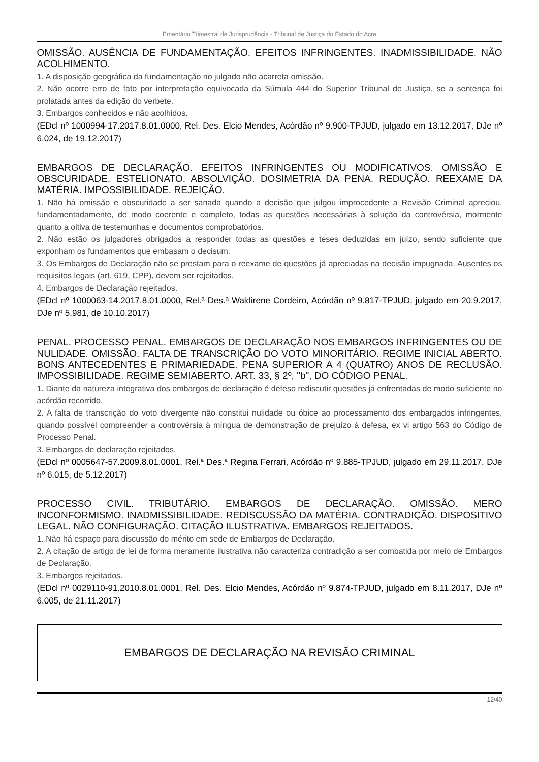Ementário Trimestral de Jurisprudência - Tribunal de Justiça do Estado do Acre
OMISSÃO. AUSÊNCIA DE FUNDAMENTAÇÃO. EFEITOS INFRINGENTES. INADMISSIBILIDADE. NÃO ACOLHIMENTO.
1. A disposição geográfica da fundamentação no julgado não acarreta omissão.
2. Não ocorre erro de fato por interpretação equivocada da Súmula 444 do Superior Tribunal de Justiça, se a sentença foi prolatada antes da edição do verbete.
3. Embargos conhecidos e não acolhidos.
(EDcl nº 1000994-17.2017.8.01.0000, Rel. Des. Elcio Mendes, Acórdão nº 9.900-TPJUD, julgado em 13.12.2017, DJe nº 6.024, de 19.12.2017)
EMBARGOS DE DECLARAÇÃO. EFEITOS INFRINGENTES OU MODIFICATIVOS. OMISSÃO E OBSCURIDADE. ESTELIONATO. ABSOLVIÇÃO. DOSIMETRIA DA PENA. REDUÇÃO. REEXAME DA MATÉRIA. IMPOSSIBILIDADE. REJEIÇÃO.
1. Não há omissão e obscuridade a ser sanada quando a decisão que julgou improcedente a Revisão Criminal apreciou, fundamentadamente, de modo coerente e completo, todas as questões necessárias à solução da controvérsia, mormente quanto a oitiva de testemunhas e documentos comprobatórios.
2. Não estão os julgadores obrigados a responder todas as questões e teses deduzidas em juízo, sendo suficiente que exponham os fundamentos que embasam o decisum.
3. Os Embargos de Declaração não se prestam para o reexame de questões já apreciadas na decisão impugnada. Ausentes os requisitos legais (art. 619, CPP), devem ser rejeitados.
4. Embargos de Declaração rejeitados.
(EDcl nº 1000063-14.2017.8.01.0000, Rel.ª Des.ª Waldirene Cordeiro, Acórdão nº 9.817-TPJUD, julgado em 20.9.2017, DJe nº 5.981, de 10.10.2017)
PENAL. PROCESSO PENAL. EMBARGOS DE DECLARAÇÃO NOS EMBARGOS INFRINGENTES OU DE NULIDADE. OMISSÃO. FALTA DE TRANSCRIÇÃO DO VOTO MINORITÁRIO. REGIME INICIAL ABERTO. BONS ANTECEDENTES E PRIMARIEDADE. PENA SUPERIOR A 4 (QUATRO) ANOS DE RECLUSÃO. IMPOSSIBILIDADE. REGIME SEMIABERTO. ART. 33, § 2º, "b", DO CÓDIGO PENAL.
1. Diante da natureza integrativa dos embargos de declaração é defeso rediscutir questões já enfrentadas de modo suficiente no acórdão recorrido.
2. A falta de transcrição do voto divergente não constitui nulidade ou óbice ao processamento dos embargados infringentes, quando possível compreender a controvérsia à míngua de demonstração de prejuízo à defesa, ex vi artigo 563 do Código de Processo Penal.
3. Embargos de declaração rejeitados.
(EDcl nº 0005647-57.2009.8.01.0001, Rel.ª Des.ª Regina Ferrari, Acórdão nº 9.885-TPJUD, julgado em 29.11.2017, DJe nº 6.015, de 5.12.2017)
PROCESSO CIVIL. TRIBUTÁRIO. EMBARGOS DE DECLARAÇÃO. OMISSÃO. MERO INCONFORMISMO. INADMISSIBILIDADE. REDISCUSSÃO DA MATÉRIA. CONTRADIÇÃO. DISPOSITIVO LEGAL. NÃO CONFIGURAÇÃO. CITAÇÃO ILUSTRATIVA. EMBARGOS REJEITADOS.
1. Não há espaço para discussão do mérito em sede de Embargos de Declaração.
2. A citação de artigo de lei de forma meramente ilustrativa não caracteriza contradição a ser combatida por meio de Embargos de Declaração.
3. Embargos rejeitados.
(EDcl nº 0029110-91.2010.8.01.0001, Rel. Des. Elcio Mendes, Acórdão nº 9.874-TPJUD, julgado em 8.11.2017, DJe nº 6.005, de 21.11.2017)
EMBARGOS DE DECLARAÇÃO NA REVISÃO CRIMINAL
12/40